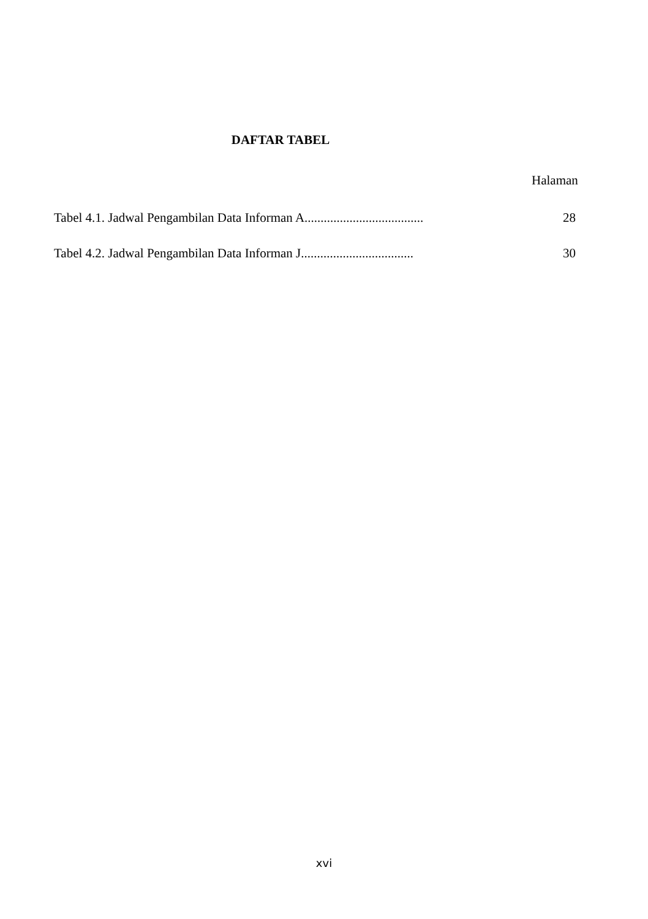DAFTAR TABEL
Halaman
Tabel 4.1. Jadwal Pengambilan Data Informan A..................................... 28
Tabel 4.2. Jadwal Pengambilan Data Informan J................................... 30
xvi